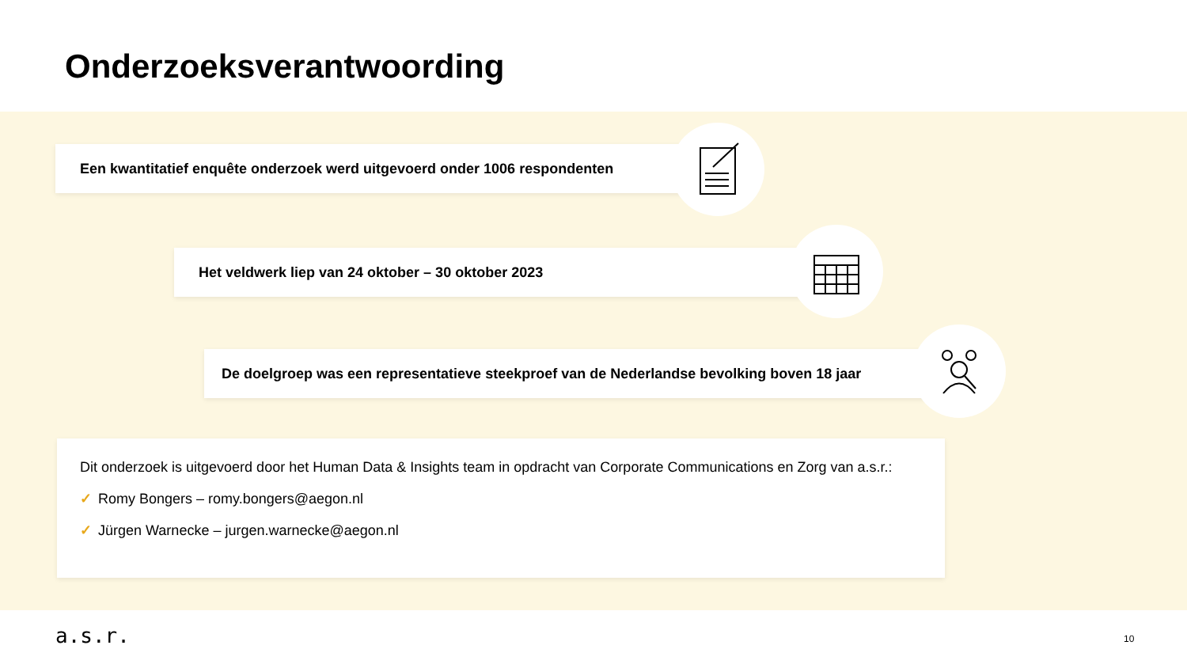Onderzoeksverantwoording
Een kwantitatief enquête onderzoek werd uitgevoerd onder 1006 respondenten
Het veldwerk liep van 24 oktober – 30 oktober 2023
De doelgroep was een representatieve steekproef van de Nederlandse bevolking boven 18 jaar
Dit onderzoek is uitgevoerd door het Human Data & Insights team in opdracht van Corporate Communications en Zorg van a.s.r.:
✓ Romy Bongers – romy.bongers@aegon.nl
✓ Jürgen Warnecke – jurgen.warnecke@aegon.nl
a.s.r. 10